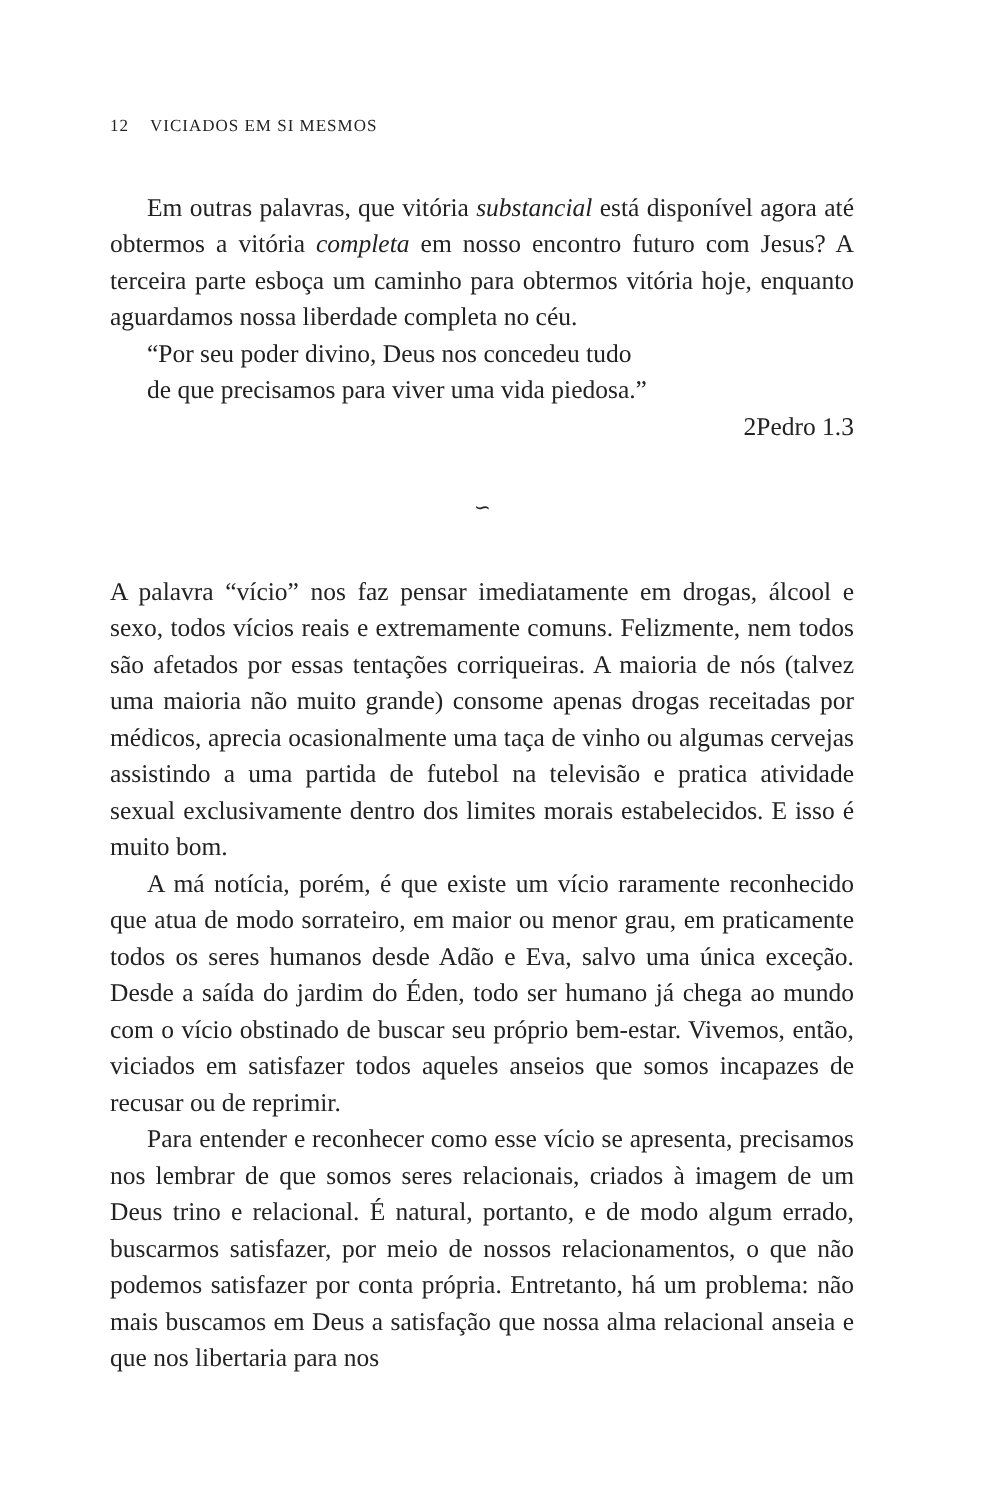12 VICIADOS EM SI MESMOS
Em outras palavras, que vitória substancial está disponível agora até obtermos a vitória completa em nosso encontro futuro com Jesus? A terceira parte esboça um caminho para obtermos vitória hoje, enquanto aguardamos nossa liberdade completa no céu.
“Por seu poder divino, Deus nos concedeu tudo
de que precisamos para viver uma vida piedosa.”
2Pedro 1.3
∽
A palavra “vício” nos faz pensar imediatamente em drogas, álcool e sexo, todos vícios reais e extremamente comuns. Felizmente, nem todos são afetados por essas tentações corriqueiras. A maioria de nós (talvez uma maioria não muito grande) consome apenas drogas receitadas por médicos, aprecia ocasionalmente uma taça de vinho ou algumas cervejas assistindo a uma partida de futebol na televisão e pratica atividade sexual exclusivamente dentro dos limites morais estabelecidos. E isso é muito bom.
A má notícia, porém, é que existe um vício raramente reconhecido que atua de modo sorrateiro, em maior ou menor grau, em praticamente todos os seres humanos desde Adão e Eva, salvo uma única exceção. Desde a saída do jardim do Éden, todo ser humano já chega ao mundo com o vício obstinado de buscar seu próprio bem-estar. Vivemos, então, viciados em satisfazer todos aqueles anseios que somos incapazes de recusar ou de reprimir.
Para entender e reconhecer como esse vício se apresenta, precisamos nos lembrar de que somos seres relacionais, criados à imagem de um Deus trino e relacional. É natural, portanto, e de modo algum errado, buscarmos satisfazer, por meio de nossos relacionamentos, o que não podemos satisfazer por conta própria. Entretanto, há um problema: não mais buscamos em Deus a satisfação que nossa alma relacional anseia e que nos libertaria para nos